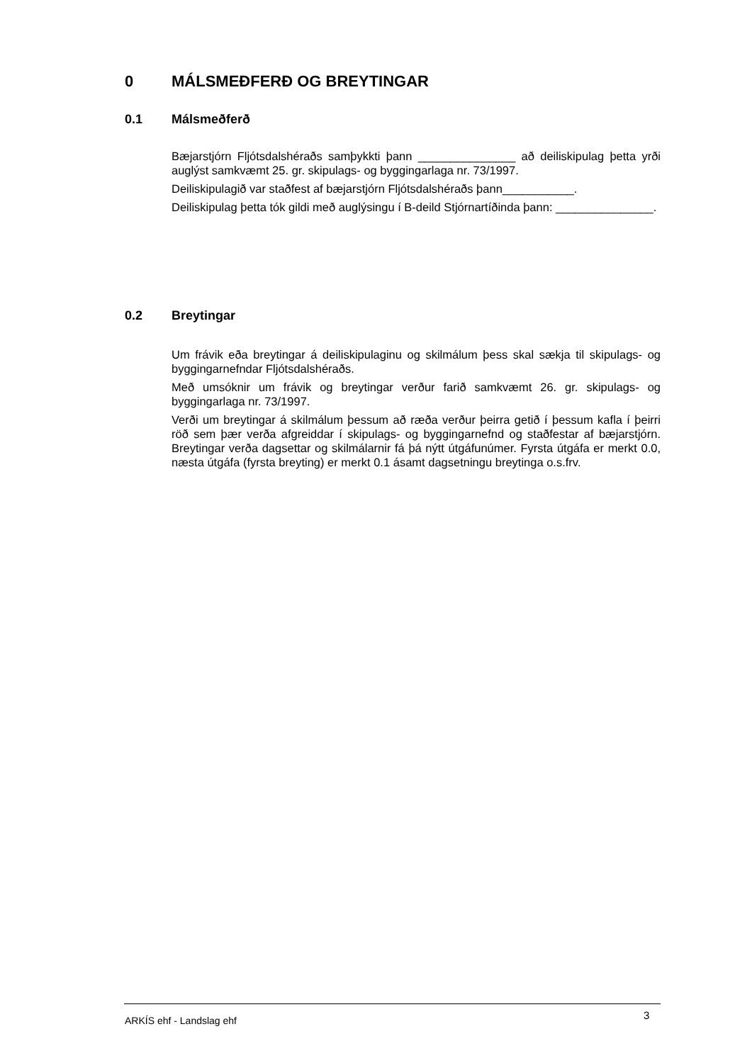0 MÁLSMEÐFERÐ OG BREYTINGAR
0.1 Málsmeðferð
Bæjarstjórn Fljótsdalshéraðs samþykkti þann _______________ að deiliskipulag þetta yrði auglýst samkvæmt 25. gr. skipulags- og byggingarlaga nr. 73/1997.
Deiliskipulagið var staðfest af bæjarstjórn Fljótsdalshéraðs þann___________.
Deiliskipulag þetta tók gildi með auglýsingu í B-deild Stjórnartíðinda þann: _______________.
0.2 Breytingar
Um frávik eða breytingar á deiliskipulaginu og skilmálum þess skal sækja til skipulags- og byggingarnefndar Fljótsdalshéraðs.
Með umsóknir um frávik og breytingar verður farið samkvæmt 26. gr. skipulags- og byggingarlaga nr. 73/1997.
Verði um breytingar á skilmálum þessum að ræða verður þeirra getið í þessum kafla í þeirri röð sem þær verða afgreiddar í skipulags- og byggingarnefnd og staðfestar af bæjarstjórn. Breytingar verða dagsettar og skilmálarnir fá þá nýtt útgáfunúmer. Fyrsta útgáfa er merkt 0.0, næsta útgáfa (fyrsta breyting) er merkt 0.1 ásamt dagsetningu breytinga o.s.frv.
ARKÍS ehf - Landslag ehf 3